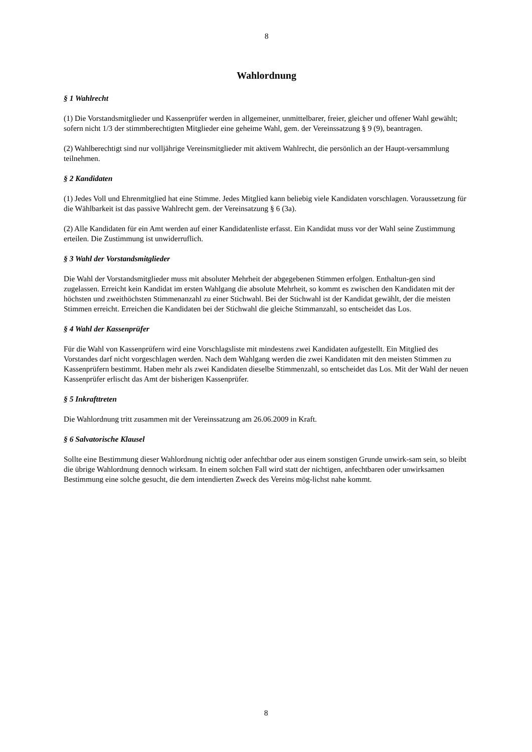8
Wahlordnung
§ 1 Wahlrecht
(1) Die Vorstandsmitglieder und Kassenprüfer werden in allgemeiner, unmittelbarer, freier, gleicher und offener Wahl gewählt; sofern nicht 1/3 der stimmberechtigten Mitglieder eine geheime Wahl, gem. der Vereinssatzung § 9 (9), beantragen.
(2) Wahlberechtigt sind nur volljährige Vereinsmitglieder mit aktivem Wahlrecht, die persönlich an der Haupt-versammlung teilnehmen.
§ 2 Kandidaten
(1) Jedes Voll und Ehrenmitglied hat eine Stimme. Jedes Mitglied kann beliebig viele Kandidaten vorschlagen. Voraussetzung für die Wählbarkeit ist das passive Wahlrecht gem. der Vereinsatzung § 6 (3a).
(2) Alle Kandidaten für ein Amt werden auf einer Kandidatenliste erfasst. Ein Kandidat muss vor der Wahl seine Zustimmung erteilen. Die Zustimmung ist unwiderruflich.
§ 3 Wahl der Vorstandsmitglieder
Die Wahl der Vorstandsmitglieder muss mit absoluter Mehrheit der abgegebenen Stimmen erfolgen. Enthaltun-gen sind zugelassen. Erreicht kein Kandidat im ersten Wahlgang die absolute Mehrheit, so kommt es zwischen den Kandidaten mit der höchsten und zweithöchsten Stimmenanzahl zu einer Stichwahl. Bei der Stichwahl ist der Kandidat gewählt, der die meisten Stimmen erreicht. Erreichen die Kandidaten bei der Stichwahl die gleiche Stimmanzahl, so entscheidet das Los.
§ 4 Wahl der Kassenprüfer
Für die Wahl von Kassenprüfern wird eine Vorschlagsliste mit mindestens zwei Kandidaten aufgestellt. Ein Mitglied des Vorstandes darf nicht vorgeschlagen werden. Nach dem Wahlgang werden die zwei Kandidaten mit den meisten Stimmen zu Kassenprüfern bestimmt. Haben mehr als zwei Kandidaten dieselbe Stimmenzahl, so entscheidet das Los. Mit der Wahl der neuen Kassenprüfer erlischt das Amt der bisherigen Kassenprüfer.
§ 5 Inkrafttreten
Die Wahlordnung tritt zusammen mit der Vereinssatzung am 26.06.2009 in Kraft.
§ 6 Salvatorische Klausel
Sollte eine Bestimmung dieser Wahlordnung nichtig oder anfechtbar oder aus einem sonstigen Grunde unwirk-sam sein, so bleibt die übrige Wahlordnung dennoch wirksam. In einem solchen Fall wird statt der nichtigen, anfechtbaren oder unwirksamen Bestimmung eine solche gesucht, die dem intendierten Zweck des Vereins mög-lichst nahe kommt.
8